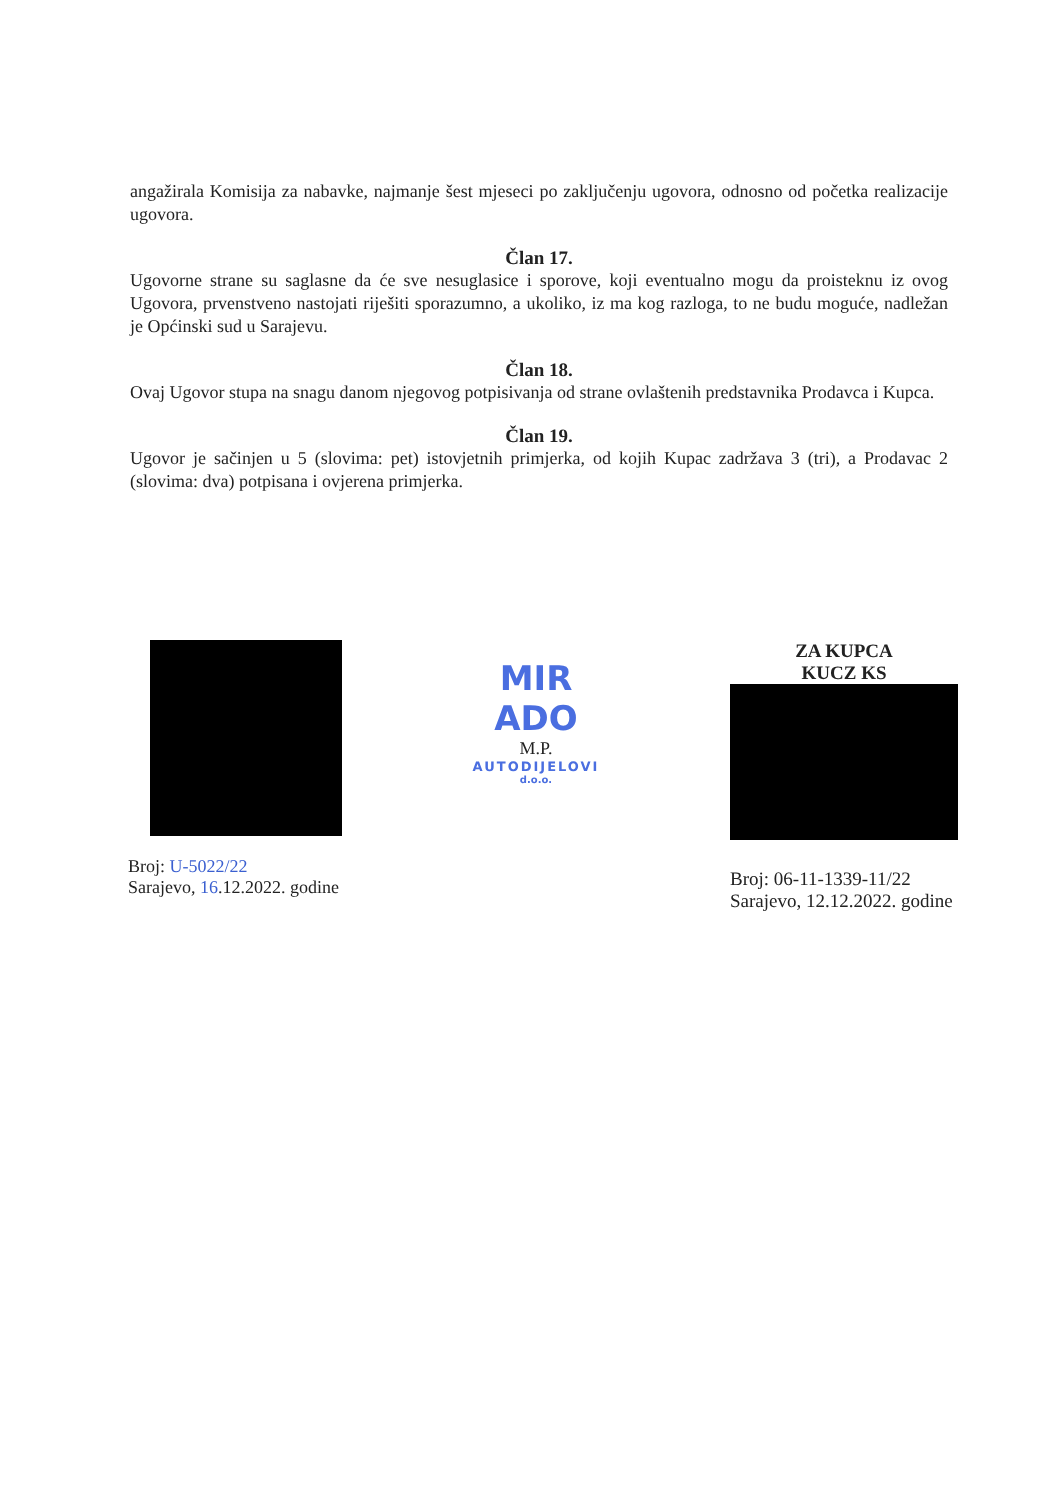angažirala Komisija za nabavke, najmanje šest mjeseci po zaključenju ugovora, odnosno od početka realizacije ugovora.
Član 17.
Ugovorne strane su saglasne da će sve nesuglasice i sporove, koji eventualno mogu da proisteknu iz ovog Ugovora, prvenstveno nastojati riješiti sporazumno, a ukoliko, iz ma kog razloga, to ne budu moguće, nadležan je Općinski sud u Sarajevu.
Član 18.
Ovaj Ugovor stupa na snagu danom njegovog potpisivanja od strane ovlaštenih predstavnika Prodavca i Kupca.
Član 19.
Ugovor je sačinjen u 5 (slovima: pet) istovjetnih primjerka, od kojih Kupac zadržava 3 (tri), a Prodavac 2 (slovima: dva) potpisana i ovjerena primjerka.
Broj: U-5022/22
Sarajevo, 16.12.2022. godine
MIR ADO
M.P.
AUTODIJELOVI
d.o.o.
ZA KUPCA
KUCZ KS
Broj: 06-11-1339-11/22
Sarajevo, 12.12.2022. godine